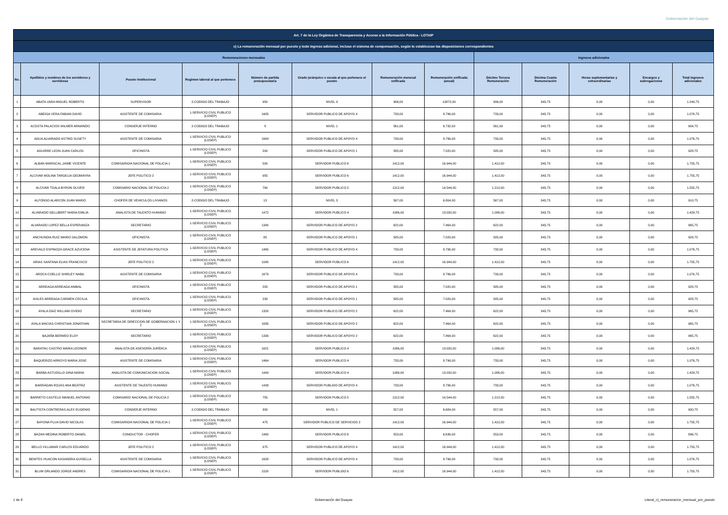Gobernación del Guayas
| Art. 7 de la Ley Orgánica de Transparencia y Acceso a la Información Pública - LOTAIP | | | | | | | | | | | | |
| --- | --- | --- | --- | --- | --- | --- | --- | --- | --- | --- | --- | --- |
| c) La remuneración mensual por puesto y todo ingreso adicional, incluso el sistema de compensación, según lo establezcan las disposiciones correspondientes | | | | | | | | | | | | |
| Remuneraciones mensuales | | | | | | | | Ingresos adicionales | | | | |
| No. | Apellidos y nombres de los servidores y servidoras | Puesto Institucional | Regimen laboral al que pertenece | Número de partida presupuestaria | Grado jerárquico o escala al que pertenece el puesto | Remuneración mensual unificada | Remuneración unificada (anual) | Décimo Tercera Remuneración | Décima Cuarta Remuneración | Horas suplementarias y extraordinarias | Encargos y subrogaciones | Total ingresos adicionales |
| 1 | ABATA VARA MIGUEL ROBERTO | SUPERVISOR | 2-CODIGO DEL TRABAJO | 950 | NIVEL 9 | 906,00 | 10872,00 | 906,00 | 343,75 | 0,00 | 0,00 | 1.249,75 |
| 2 | ABEIGA VERA FABIAN DAVID | ASISTENTE DE COMISARIA | 1-SERVICIO CIVIL PUBLICO (LOSEP) | 1605 | SERVIDOR PUBLICO DE APOYO 4 | 733,00 | 8.796,00 | 733,00 | 343,75 | 0,00 | 0,00 | 1.076,75 |
| 3 | ACOSTA PALACIOS WILMER ARMANDO | CONSERJE INTERNO | 2-CODIGO DEL TRABAJO | 8 | NIVEL 1 | 561,00 | 6.732,00 | 561,00 | 343,75 | 0,00 | 0,00 | 904,75 |
| 4 | AGUA ALVARADO ASTRID SUSETY | ASISTENTE DE COMISARIA | 1-SERVICIO CIVIL PUBLICO (LOSEP) | 1684 | SERVIDOR PUBLICO DE APOYO 4 | 733,00 | 8.796,00 | 733,00 | 343,75 | 0,00 | 0,00 | 1.076,75 |
| 5 | AGUIRRE LEON JUAN CARLOS | OFICINISTA | 1-SERVICIO CIVIL PUBLICO (LOSEP) | 200 | SERVIDOR PUBLICO DE APOYO 1 | 585,00 | 7.020,00 | 585,00 | 343,75 | 0,00 | 0,00 | 928,75 |
| 6 | ALBAN MARISCAL JAIME VICENTE | COMISARIO/A NACIONAL DE POLICIA 1 | 1-SERVICIO CIVIL PUBLICO (LOSEP) | 500 | SERVIDOR PUBLICO 6 | 1412,00 | 16.944,00 | 1.412,00 | 343,75 | 0,00 | 0,00 | 1.755,75 |
| 7 | ALCIVAR MOLINA TARGELIA GEOMAYRA | JEFE POLITICO 2 | 1-SERVICIO CIVIL PUBLICO (LOSEP) | 955 | SERVIDOR PUBLICO 6 | 1412,00 | 16.944,00 | 1.412,00 | 343,75 | 0,00 | 0,00 | 1.755,75 |
| 8 | ALCIVAR TOALA BYRON OLIVER | COMISARIO NACIONAL DE POLICIA 2 | 1-SERVICIO CIVIL PUBLICO (LOSEP) | 780 | SERVIDOR PUBLICO 5 | 1212,00 | 14.544,00 | 1.212,00 | 343,75 | 0,00 | 0,00 | 1.555,75 |
| 9 | ALFONSO ALARCON JUAN MARIO | CHOFER DE VEHICULOS LIVIANOS | 2-CODIGO DEL TRABAJO | 13 | NIVEL 3 | 567,00 | 6.804,00 | 567,00 | 343,75 | 0,00 | 0,00 | 910,75 |
| 10 | ALVARADO GELLIBERT MARIA EMILIA | ANALISTA DE TALENTO HUMANO | 1-SERVICIO CIVIL PUBLICO (LOSEP) | 1472 | SERVIDOR PUBLICO 4 | 1086,00 | 13.032,00 | 1.086,00 | 343,75 | 0,00 | 0,00 | 1.429,75 |
| 11 | ALVARADO LOPEZ BELLA ESPERANZA | SECRETARIO | 1-SERVICIO CIVIL PUBLICO (LOSEP) | 1340 | SERVIDOR PUBLICO DE APOYO 2 | 622,00 | 7.464,00 | 622,00 | 343,75 | 0,00 | 0,00 | 965,75 |
| 12 | ANCHUNDIA RUIZ MARIO SALOMON | OFICINISTA | 1-SERVICIO CIVIL PUBLICO (LOSEP) | 85 | SERVIDOR PUBLICO DE APOYO 1 | 585,00 | 7.020,00 | 585,00 | 343,75 | 0,00 | 0,00 | 928,75 |
| 13 | AREVALO ESPINOZA GRACE AZUCENA | ASISTENTE DE JEFATURA POLITICA | 1-SERVICIO CIVIL PUBLICO (LOSEP) | 1465 | SERVIDOR PUBLICO DE APOYO 4 | 733,00 | 8.796,00 | 733,00 | 343,75 | 0,00 | 0,00 | 1.076,75 |
| 14 | ARIAS SANTANA ELIAS FRANCISCO | JEFE POLITICO 2 | 1-SERVICIO CIVIL PUBLICO (LOSEP) | 1045 | SERVIDOR PUBLICO 6 | 1412,00 | 16.944,00 | 1.412,00 | 343,75 | 0,00 | 0,00 | 1.755,75 |
| 15 | AROCA COELLO SHIRLEY NABIL | ASISTENTE DE COMISARIA | 1-SERVICIO CIVIL PUBLICO (LOSEP) | 1679 | SERVIDOR PUBLICO DE APOYO 4 | 733,00 | 8.796,00 | 733,00 | 343,75 | 0,00 | 0,00 | 1.076,75 |
| 16 | ARREAGA ARREAGA ANIBAL | OFICINISTA | 1-SERVICIO CIVIL PUBLICO (LOSEP) | 205 | SERVIDOR PUBLICO DE APOYO 1 | 585,00 | 7.020,00 | 585,00 | 343,75 | 0,00 | 0,00 | 928,75 |
| 17 | AVILES ARREAGA CARMEN CECILIA | OFICINISTA | 1-SERVICIO CIVIL PUBLICO (LOSEP) | 230 | SERVIDOR PUBLICO DE APOYO 1 | 585,00 | 7.020,00 | 585,00 | 343,75 | 0,00 | 0,00 | 928,75 |
| 18 | AYALA DIAZ WILLIAM OVIDIO | SECRETARIO | 1-SERVICIO CIVIL PUBLICO (LOSEP) | 1320 | SERVIDOR PUBLICO DE APOYO 2 | 622,00 | 7.464,00 | 622,00 | 343,75 | 0,00 | 0,00 | 965,75 |
| 19 | AYALA MACIAS CHRISTIAN JONATHAN | SECRETARIA DE DIRECCION DE GOBERNACION 1 Y 2 | 1-SERVICIO CIVIL PUBLICO (LOSEP) | 1635 | SERVIDOR PUBLICO DE APOYO 2 | 622,00 | 7.464,00 | 622,00 | 343,75 | 0,00 | 0,00 | 965,75 |
| 20 | BAJAÑA BERMEO ELOY | SECRETARIO | 1-SERVICIO CIVIL PUBLICO (LOSEP) | 1330 | SERVIDOR PUBLICO DE APOYO 2 | 622,00 | 7.464,00 | 622,00 | 343,75 | 0,00 | 0,00 | 965,75 |
| 21 | BARATAU CASTRO MARIA LEONOR | ANALISTA DE ASESORÍA JURÍDICA | 1-SERVICIO CIVIL PUBLICO (LOSEP) | 1621 | SERVIDOR PUBLICO 4 | 1086,00 | 13.032,00 | 1.086,00 | 343,75 | 0,00 | 0,00 | 1.429,75 |
| 22 | BAQUERIZO ARROYO MARIA JOSE | ASISTENTE DE COMISARIA | 1-SERVICIO CIVIL PUBLICO (LOSEP) | 1464 | SERVIDOR PUBLICO 4 | 733,00 | 8.796,00 | 733,00 | 343,75 | 0,00 | 0,00 | 1.076,75 |
| 23 | BARBA ASTUDILLO GINA MARIA | ANALISTA DE COMUNICACION SOCIAL | 1-SERVICIO CIVIL PUBLICO (LOSEP) | 1443 | SERVIDOR PUBLICO 4 | 1086,00 | 13.032,00 | 1.086,00 | 343,75 | 0,00 | 0,00 | 1.429,75 |
| 24 | BARRAGAN ROJAS ANA BEATRIZ | ASISTENTE DE TALENTO HUMANO | 1-SERVICIO CIVIL PUBLICO (LOSEP) | 1433 | SERVIDOR PUBLIDO DE APOYO 4 | 733,00 | 8.796,00 | 733,00 | 343,75 | 0,00 | 0,00 | 1.076,75 |
| 25 | BARRETO CASTELO MANUEL ANTONIO | COMISARIO NACIONAL DE POLICIA 2 | 1-SERVICIO CIVIL PUBLICO (LOSEP) | 755 | SERVIDOR PUBLICO 5 | 1212,00 | 14.544,00 | 1.212,00 | 343,75 | 0,00 | 0,00 | 1.555,75 |
| 26 | BAUTISTA CONTRERAS ALEX EUGENIO | CONSERJE INTERNO | 2-CODIGO DEL TRABAJO | 300 | NIVEL 1 | 557,00 | 6.684,00 | 557,00 | 343,75 | 0,00 | 0,00 | 900,75 |
| 27 | BAYONA PLUA DAVID NICOLAS | COMISARIO/A NACIONAL DE POLICIA 1 | 1-SERVICIO CIVIL PUBLICO (LOSEP) | 475 | SERVIDOR PUBLICO DE SERVICIOS 2 | 1412,00 | 16.944,00 | 1.412,00 | 343,75 | 0,00 | 0,00 | 1.755,75 |
| 28 | BAZAN MEDINA ROBERTO DANIEL | CONDUCTOR - CHOFER | 1-SERVICIO CIVIL PUBLICO (LOSEP) | 1460 | SERVIDOR PUBLICO 6 | 553,00 | 6.636,00 | 553,00 | 343,75 | 0,00 | 0,00 | 896,75 |
| 29 | BELLO VILLAMAR CARLOS EDUARDO | JEFE POLITICO 2 | 1-SERVICIO CIVIL PUBLICO (LOSEP) | 975 | SERVIDOR PUBLICO DE APOYO 4 | 1412,00 | 16.944,00 | 1.412,00 | 343,75 | 0,00 | 0,00 | 1.755,75 |
| 30 | BENITES HUACON KASANDRA GUISELLA | ASISTENTE DE COMISARIA | 1-SERVICIO CIVIL PUBLICO (LOSEP) | 1628 | SERVIDOR PUBLICO DE APOYO 4 | 733,00 | 8.796,00 | 733,00 | 343,75 | 0,00 | 0,00 | 1.076,75 |
| 31 | BLUM ORLANDO JORGE ANDRES | COMISARIO/A NACIONAL DE POLICIA 1 | 1-SERVICIO CIVIL PUBLICO (LOSEP) | 1520 | SERVIDOR PUBLIDO 6 | 1412,00 | 16.944,00 | 1.412,00 | 343,75 | 0,00 | 0,00 | 1.755,75 |
1 de 9 Gobernación del Guayas Literal_c)_remuneracion_mensual_por_puesto